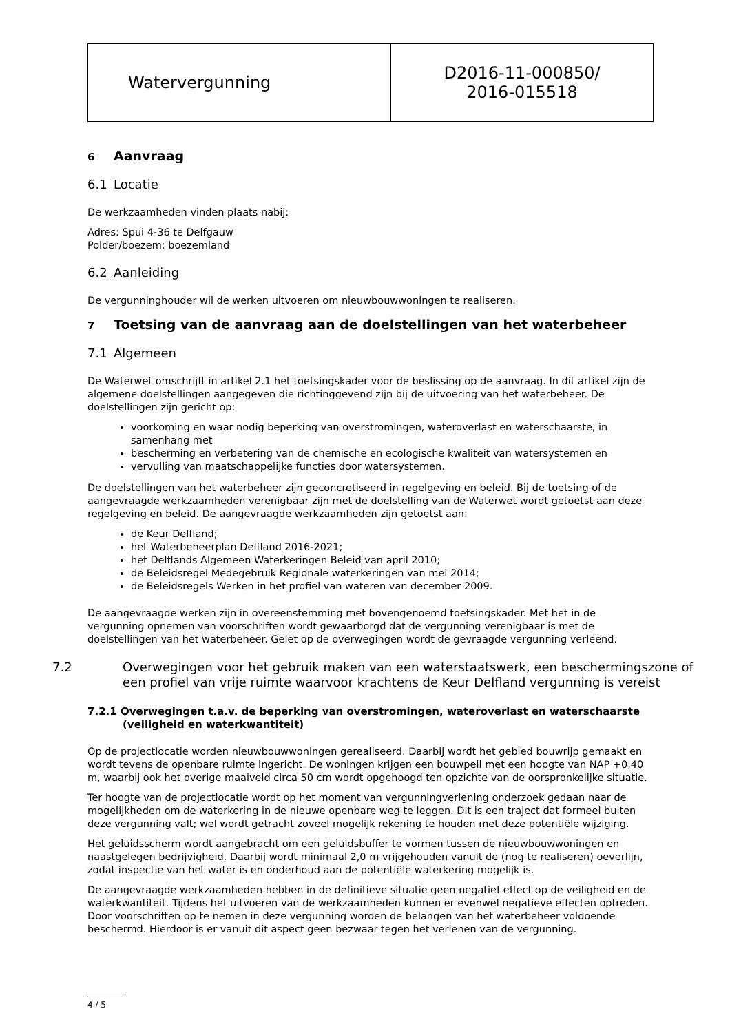| Watervergunning | D2016-11-000850/ 2016-015518 |
6 Aanvraag
6.1 Locatie
De werkzaamheden vinden plaats nabij:
Adres: Spui 4-36 te Delfgauw
Polder/boezem: boezemland
6.2 Aanleiding
De vergunninghouder wil de werken uitvoeren om nieuwbouwwoningen te realiseren.
7 Toetsing van de aanvraag aan de doelstellingen van het waterbeheer
7.1 Algemeen
De Waterwet omschrijft in artikel 2.1 het toetsingskader voor de beslissing op de aanvraag. In dit artikel zijn de algemene doelstellingen aangegeven die richtinggevend zijn bij de uitvoering van het waterbeheer. De doelstellingen zijn gericht op:
voorkoming en waar nodig beperking van overstromingen, wateroverlast en waterschaarste, in samenhang met
bescherming en verbetering van de chemische en ecologische kwaliteit van watersystemen en
vervulling van maatschappelijke functies door watersystemen.
De doelstellingen van het waterbeheer zijn geconcretiseerd in regelgeving en beleid. Bij de toetsing of de aangevraagde werkzaamheden verenigbaar zijn met de doelstelling van de Waterwet wordt getoetst aan deze regelgeving en beleid. De aangevraagde werkzaamheden zijn getoetst aan:
de Keur Delfland;
het Waterbeheerplan Delfland 2016-2021;
het Delflands Algemeen Waterkeringen Beleid van april 2010;
de Beleidsregel Medegebruik Regionale waterkeringen van mei 2014;
de Beleidsregels Werken in het profiel van wateren van december 2009.
De aangevraagde werken zijn in overeenstemming met bovengenoemd toetsingskader. Met het in de vergunning opnemen van voorschriften wordt gewaarborgd dat de vergunning verenigbaar is met de doelstellingen van het waterbeheer. Gelet op de overwegingen wordt de gevraagde vergunning verleend.
7.2 Overwegingen voor het gebruik maken van een waterstaatswerk, een beschermingszone of een profiel van vrije ruimte waarvoor krachtens de Keur Delfland vergunning is vereist
7.2.1 Overwegingen t.a.v. de beperking van overstromingen, wateroverlast en waterschaarste (veiligheid en waterkwantiteit)
Op de projectlocatie worden nieuwbouwwoningen gerealiseerd. Daarbij wordt het gebied bouwrijp gemaakt en wordt tevens de openbare ruimte ingericht. De woningen krijgen een bouwpeil met een hoogte van NAP +0,40 m, waarbij ook het overige maaiveld circa 50 cm wordt opgehoogd ten opzichte van de oorspronkelijke situatie.
Ter hoogte van de projectlocatie wordt op het moment van vergunningverlening onderzoek gedaan naar de mogelijkheden om de waterkering in de nieuwe openbare weg te leggen. Dit is een traject dat formeel buiten deze vergunning valt; wel wordt getracht zoveel mogelijk rekening te houden met deze potentiële wijziging.
Het geluidsscherm wordt aangebracht om een geluidsbuffer te vormen tussen de nieuwbouwwoningen en naastgelegen bedrijvigheid. Daarbij wordt minimaal 2,0 m vrijgehouden vanuit de (nog te realiseren) oeverlijn, zodat inspectie van het water is en onderhoud aan de potentiële waterkering mogelijk is.
De aangevraagde werkzaamheden hebben in de definitieve situatie geen negatief effect op de veiligheid en de waterkwantiteit. Tijdens het uitvoeren van de werkzaamheden kunnen er evenwel negatieve effecten optreden. Door voorschriften op te nemen in deze vergunning worden de belangen van het waterbeheer voldoende beschermd. Hierdoor is er vanuit dit aspect geen bezwaar tegen het verlenen van de vergunning.
4 / 5